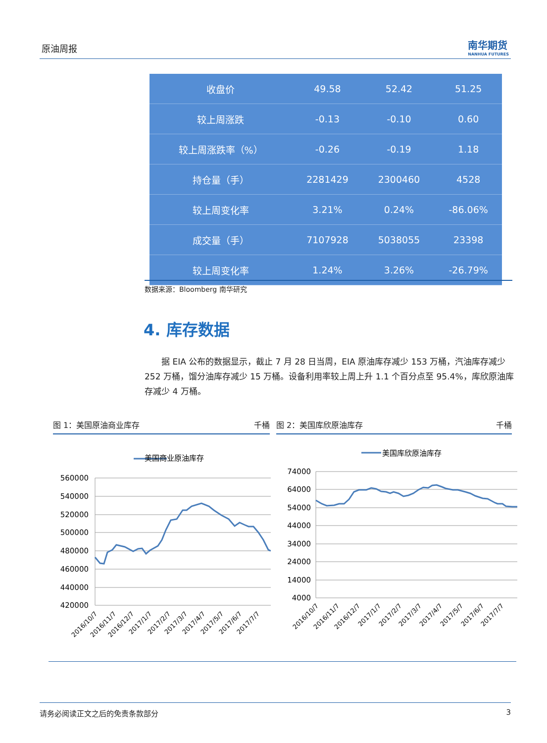原油周报 南华期货
NANHUA FUTURES
| 收盘价 | 49.58 | 52.42 | 51.25 |
| 较上周涨跌 | -0.13 | -0.10 | 0.60 |
| 较上周涨跌率（%） | -0.26 | -0.19 | 1.18 |
| 持仓量（手） | 2281429 | 2300460 | 4528 |
| 较上周变化率 | 3.21% | 0.24% | -86.06% |
| 成交量（手） | 7107928 | 5038055 | 23398 |
| 较上周变化率 | 1.24% | 3.26% | -26.79% |
数据来源：Bloomberg 南华研究
4. 库存数据
据 EIA 公布的数据显示，截止 7 月 28 日当周，EIA 原油库存减少 153 万桶，汽油库存减少 252 万桶，馏分油库存减少 15 万桶。设备利用率较上周上升 1.1 个百分点至 95.4%，库欣原油库存减少 4 万桶。
图 1：美国原油商业库存 千桶 图 2：美国库欣原油库存 千桶
美国商业原油库存
560000
540000
520000
500000
480000
460000
440000
420000
2016/10/7
2016/11/7
2016/12/7
2017/1/7
2017/2/7
2017/3/7
2017/4/7
2017/5/7
2017/6/7
2017/7/7
美国库欣原油库存
74000
64000
54000
44000
34000
24000
14000
4000
2016/10/7
2016/11/7
2016/12/7
2017/1/7
2017/2/7
2017/3/7
2017/4/7
2017/5/7
2017/6/7
2017/7/7
请务必阅读正文之后的免责条款部分 3